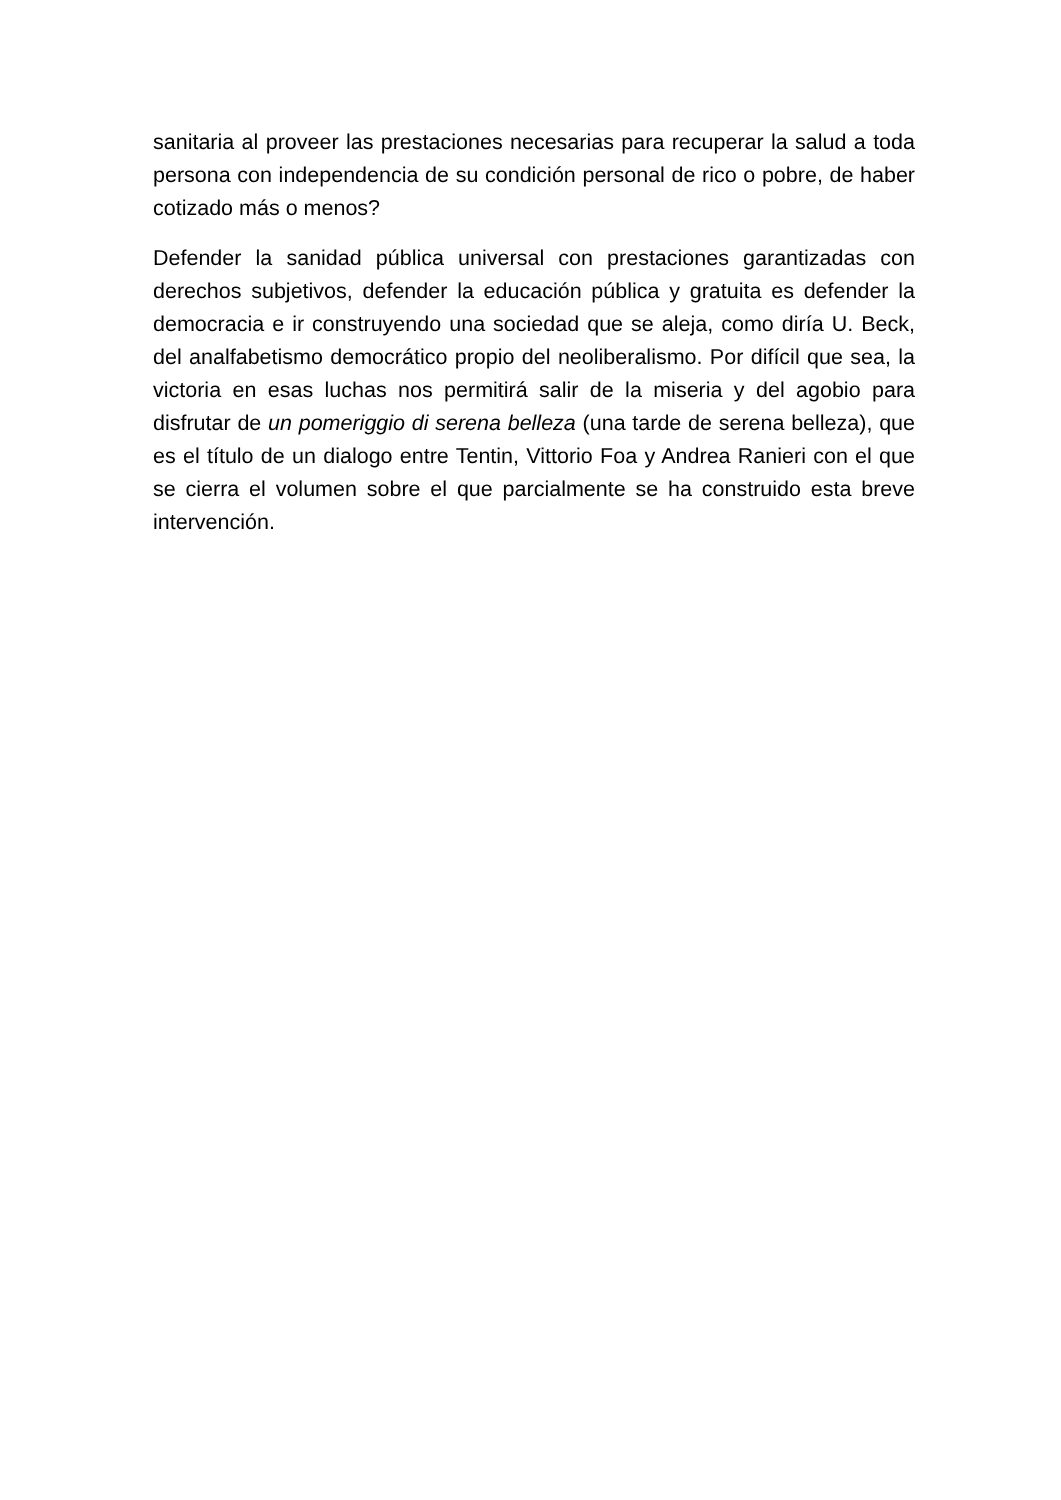sanitaria al proveer las prestaciones necesarias para recuperar la salud a toda persona con independencia de su condición personal de rico o pobre, de haber cotizado más o menos?
Defender la sanidad pública universal con prestaciones garantizadas con derechos subjetivos, defender la educación pública y gratuita es defender la democracia e ir construyendo una sociedad que se aleja, como diría U. Beck, del analfabetismo democrático propio del neoliberalismo. Por difícil que sea, la victoria en esas luchas nos permitirá salir de la miseria y del agobio para disfrutar de un pomeriggio di serena belleza (una tarde de serena belleza), que es el título de un dialogo entre Tentin, Vittorio Foa y Andrea Ranieri con el que se cierra el volumen sobre el que parcialmente se ha construido esta breve intervención.